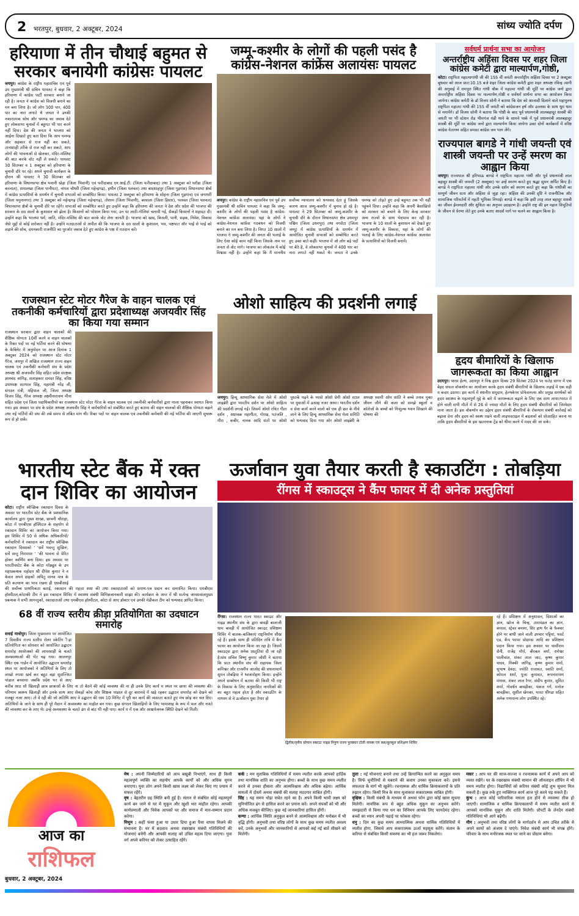2 भरतपुर, बुधवार, 2 अक्टूबर, 2024
सांध्य ज्योति दर्पण
हरियाणा में तीन चौथाई बहुमत से सरकार बनायेगी कांग्रेसः पायलट
जयपुर। कांग्रेस के राष्ट्रीय महासचिव एवं पूर्व उप मुख्यमंत्री श्री सचिन पायलट ने कहा कि हरियाणा में कांग्रेस पार्टी सरकार बनाने जा रही है। जनता ने कांग्रेस को विजयी बनाने का मन बना लिया है। जो लोग 300 पार, 400 पार का नारा लगाते थे जनता ने उनकी नकारात्मक सोच और घमण्ड का जवाब देते हुए लोकसभा चुनावों में बहुमत भी पार करने नहीं दिया। देश की जनता ने भाजपा को आईना दिखाते हुए बता दिया कि आप घमण्ड और अहंकार से राज नहीं कर सकते, तानाशाही तरीके से राज नहीं कर सकते, आप लोगों की भावनाओं से खेलकर, मंदिर-मस्जिद की बात करके वोट नहीं ले सकते। पायलट 30 सितम्बर व 1 अक्टूबर को हरियाणा के चुनावी दौरे पर रहे। अपने चुनावी कार्यक्रम के दौरान श्री पायलट ने 30 सितम्बर को हरियाणा के विधानसभा क्षेत्र भवानी खेड़ा (जिला भिवानी) एवं फरीदाबाद एन.आई.टी. (जिला फरीदाबाद) तथा 1 अक्टूबर को घरौंडा (जिला करनाल), समालखा (जिला पानीपत), नांगल चौधरी (जिला महेन्द्रगढ़), हथीन (जिला पलवल) तथा बादशाहपुर (जिला गुड़गांव) विधानसभा क्षेत्रों में कांग्रेस प्रत्याशियों के समर्थन में चुनावी सभाओं को सम्बोधित किया। पायलट 2 अक्टूबर को हरियाणा के सोहना (जिला गुड़गांव) एवं जगाधरी (जिला यमुनानगर) तथा 3 अक्टूबर को महेन्द्रगढ़ (जिला महेन्द्रगढ़), तोशाम (जिला भिवानी), बरवाला (जिला हिसार), पलवल (जिला पलवल) विधानसभा क्षेत्रों के चुनावी दौरे पर रहेंगे। सभाओं को सम्बोधित करते हुए उन्होंने कहा कि हरियाणा की जनता ने देश और प्रदेश की भाजपा की सरकार के दस सालों के कुशासन को झेला है। किसानों को परेशान किया गया, उन पर लाठी-गोलियां चलायी गई, सैकड़ों किसानों ने शहादत दी। उन्होंने कहा कि भाजपा धर्म, जाति, मंदिर-मस्जिद की बात करके वोट लेना जानती है। भाजपा को खाद, बिजली, पानी, सड़क, निवेश, विकास जैसे मुद्दों से कोई सरोकार नहीं है। उन्होंने मतदाताओं से अपील की कि भाजपा के दस सालों के कुशासन, भय, पक्षपात और भाई से भाई को लड़ाने की सोच, दमनकारी राजनीति का पुरजोर जवाब देते हुए कांग्रेस के पक्ष में मतदान करें।
जम्मू-कश्मीर के लोगों की पहली पसंद है कांग्रेस-नेशनल कांफ्रेंस अलायंसः पायलट
जयपुर। कांग्रेस के राष्ट्रीय महासचिव एवं पूर्व उप मुख्यमंत्री श्री सचिन पायलट ने कहा कि जम्मू-कश्मीर के लोगों की पहली पसंद है कांग्रेस-नेशनल कांफ्रेंस अलायंस। यहां के लोगों ने कांग्रेस-नेशनल कांफ्रेंस गठबंधन को विजयी बनाने का मन बना लिया है। विगत 10 सालों में भाजपा ने जम्मू-कश्मीर की जनता की भलाई के लिए ऐसा कोई काम नहीं किया जिसके नाम पर जनता से वोट मांगे। भाजपा का लोकतंत्र में कोई विश्वास नहीं है। उन्होंने कहा कि मैं माननीय सर्वोच्च न्यायालय को धन्यवाद देता हूं जिसके कारण आज जम्मू-कश्मीर में चुनाव हो रहे है। पायलट ने 29 सितम्बर को जम्मू-कश्मीर के चुनावी दौरे के दौरान विधानसभा क्षेत्र उधमपुर पश्चिम (जिला उधमपुर) तथा नगरोटा (जिला जम्मू) में कांग्रेस प्रत्याशियों के समर्थन में आयोजित चुनावी सभाओं को सम्बोधित करते हुए उक्त बाते कहीं। भाजपा में जो लोग बड़े पदों पर बैठे है, वे लोकसभा चुनावों में 400 पार का नारा लगाते नहीं थकते थे। जनता ने उनके घमण्ड को तोड़ते हुए उन्हें बहुमत तक भी नहीं पहुंचने दिया। उन्होंने कहा कि अपनी बैसाखियों को सरकार को बचाने के लिए केन्द्र सरकार अन्य राज्यों के साथ भेदभाव कर रही है। भाजपा के 10 सालों के कुशासन को देखते हुए जम्मू-कश्मीर के विकास, यहां के लोगों की भलाई के लिए कांग्रेस-नेशनल कांफ्रेंस अलायंस के प्रत्याशियों को विजयी बनायें।
सर्वधर्म प्रार्थना सभा का आयोजन
अन्तर्राष्ट्रीय अहिंसा दिवस पर शहर जिला कांग्रेस कमेटी द्वारा माल्यार्पण,गोष्ठी,
कोटा। राष्ट्रपिता महात्मागांधी जी की 155 वीं जयंती अन्तर्राष्ट्रीय अहिंसा दिवस पर 2 अक्टूबर बुधवार को आज प्रात:10.15 बजे शहर जिला कांग्रेस कमेटी द्वारा शहर अध्यक्ष रविन्द्र त्यागी की अगुवाई में रामपुरा स्थित गांधी चौक में महात्मा गांधी जी मूर्ति पर कांग्रेस जनो द्वारा अन्तर्राष्ट्रीय अहिंसा दिवस पर माल्यार्पण,गोष्ठी व सर्वधर्म प्रार्थना सभा का आयोजन किया जायेगा। कांग्रेस कमेटी के डॉ विजय सोनी ने बताया कि देश को आजादी दिलाने वाले महापुरुष राष्ट्रपिता महात्मा गांधी की 155 वीं जयंती को कांग्रेसजन हर्ष और उल्लास के साथ धूम धाम से मनायेंगे। डॉ विजय सोनी ने बताया कि गोष्ठी के बाद पूर्व प्रधानमंत्री लालबहादुर शास्त्री की जयंती पर भी स्टेशन रोड भीमगंज मंडी थाने के सामने पार्क में पूर्व प्रधानमंत्री लालबहादुर शास्त्री की मूर्ति पर कांग्रेस जनो द्वारा माल्यार्पण किया जायेगा उक्त दोनों कार्यक्रमों में वरिष्ठ कांग्रेस नेतागण सहित समस्त कांग्रेस जन भाग लेंगे।
राज्यपाल बागडे ने गांधी जयन्ती एवं शास्त्री जयन्ती पर उन्हें स्मरण का आह्वान किया
जयपुर। राज्यपाल श्री हरिभाऊ बागडे ने राष्ट्रपिता महात्मा गांधी और पूर्व प्रधानमंत्री लाल बहादुर शास्त्री की जयन्ती (2 अक्टूबर) पर उन्हें स्मरण करते हुए श्रद्धा सुमन अर्पित किए हैं। बागडे ने राष्ट्रपिता महात्मा गांधी और उनके दर्शन को स्मरण करते हुए कहा कि गांधीजी का सम्पूर्ण जीवन सत्य और अहिंसा से जुड़ा रहा। अहिंसा की उनकी दृष्टि ने राजनीतिक और सामाजिक परिवर्तनों में महती भूमिका निभाई। बागडे ने कहा कि इसी तरह लाल बहादुर शास्त्री का जीवन ईमानदारी और शुचिता का अनुपम उदाहरण है। उन्होंने राष्ट्र की इन महान विभूतियों के जीवन से प्रेरणा लेते हुए उनके बताए आदर्श मार्ग पर चलने का आह्वान किया है।
राजस्थान स्टेट मोटर गैरेज के वाहन चालक एवं तकनीकी कर्मचारियों द्वारा प्रदेशाध्यक्ष अजयवीर सिंह का किया गया सम्मान
राजस्थान सरकार द्वारा वाहन चालकों की शैक्षिक योग्यता 10वीं करने व वाहन चालकों के रिक्त पदों पर नई भर्तियां करने की घोषणा के कैबिनेट में अनुमोदन पर आज दिनांक 1 अक्टूबर 2024 को राजस्थान स्टेट मोटर गैरेज, जयपुर में अखिल राजस्थान राज्य वाहन चालक एवं तकनीकी कर्मचारी संघ के प्रदेश अध्यक्ष श्री अजयवीर सिंह सहित प्रदेश संरक्षक ज्ञानचंद जांगिड़, सलाहकार समंदर सिंह, वरिष्ठ उपाध्यक्ष सतपाल सिंह, महामंत्री नरेंद्र जी, संगठन मंत्री, महिपाल जी, जिला अध्यक्ष विजय सिंह, गैरेज अध्यक्ष लक्ष्मीनारायण मीना सहित प्रदेश एवं जिला पदाधिकारीयो का राजस्थान स्टेट मोटर गैरेज के वाहन चालक एवं तकनीकी कर्मचारीयो द्वारा माला पहनाकर स्वागत किया गया। इस अवसर पर संघ के प्रदेश अध्यक्ष अजयवीर सिंह ने कर्मचारियों को संबोधित करते हुए बताया की वाहन चालकों की शैक्षिक योग्यता बढ़ाने तथा नई भर्तियों की संघ की लंबे समय से लंबित मांग थी। रिक्त पदों पर वाहन चालक एवं तकनीकी कर्मचारी की नई भर्तियां की जाएगी सुचारू रूप से हो सकें।
ओशो साहित्य की प्रदर्शनी लगाई
जयपुर। हिन्दू आध्यामिक सेवा मेले में ओशो लाइब्रेरी द्वारा भारतीय दर्शन पर ओशो साहित्य की प्रदर्शनी लगाई गई। जिसमें ओशो रचित गीता दर्शन , अष्टावक्र महागीता, गोरख, पतंजलि , मीरा , कबीर, नानक आदि संतों पर ओशो पुस्तकें पढ़ने के प्यासे ओशो प्रेमी ओशो स्टाल पर युवाओं में उत्साह नजर आया। भारतीय दर्शन व सेवा कार्य करने वालो को एक ही छत के नीचे लाने के लिए हिन्दू आध्यामिक सेवा मेला समिति को धन्यवाद दिया गया ओर ओशो लाइब्रेरी के अध्यक्ष स्वामी ओम शांति ने बच्चे तनाव मुक्त जीवन जीने की कला को समझे स्कूलों व कॉलेजों के बच्चों को निःशुल्क ध्यान सिखाने की घोषणा की
हृदय बीमारियों के खिलाफ जागरूकता का किया आह्वान
उदयपुर। पारस हेल्थ, उदयपुर ने विश्व हृदय दिवस 29 सितंबर 2024 पर फतेह सागर में एक बेहद सफल वॉकथॉन का आयोजन करके हृदय संबंधी बीमारियों के खिलाफ लड़ाई में एक सही य कदम उठाया। इस कार्य में स्थानीय समुदाय, हेल्थकेयर प्रोफेसनल्स और प्रमुख समर्थकों को हृदय स्वास्थ्य के महत्वपूर्ण मुद्दे के बारे में जागरूकता बढ़ाने के लिए एक साथ लाया।भारत में होने वाली सभी मौतों में से 26 से ज्यादा मौतों के लिए हृदय संबंधी बीमारियों को जिम्मेदार माना जाता है। इस वॉकथॉन का उद्देश्य हृदय संबंधी बीमारियों के रोकथाम संबंधी कार्रवाई को बढ़ावा देना और हृदय को स्वस्थ रखने वाली लाइफस्टाइल में बदलावों को प्रोत्साहित करना था ताकि हृदय बीमारियों के इस खतरनाक ट्रेंड को धीमा करने में मदद की जा सके।
भारतीय स्टेट बैंक में रक्त दान शिविर का आयोजन
कोटा। राष्ट्रीय स्वैच्छिक रक्तदान दिवस के अवसर पर भारतीय स्टेट बैंक के प्रशासनिक कार्यालय द्वारा मुख्य शाखा, छावनी चौराहा, कोटा में एमबीएस हॉस्पिटल के सहयोग से रक्तदान शिविर का आयोजन किया गया। इस शिविर में 50 से अधिक अधिकारियों/ कर्मचारियों ने रक्तदान कर राष्ट्रीय स्वैच्छिक रक्तदान दिवसको ' 'सर्वे भवन्तु सुखिनः, सर्वे सन्तु निरामयाः ' 'की भावना से प्रेरित होकर स्वर्णिम बना दिया। इस अवसर पर भारतीयस्टेट बैंक के कोटा मॉड्यूल के उप महाप्रबन्धक महोदय श्री दीपेश कुमार ने न केवल अपने ग्राहकों अपितु मानव मात्र के प्रति कल्याण का भाव रखना ही एसबीआई की सर्वोच्च प्राथमिकता बताई, रक्तदान की महत्ता स्पष्ट की तथा रक्तदाताओं को प्रमाण-पत्र प्रदान कर सम्मानित किया। एमबीएस हॉस्पीटल,कोटाकी टीम ने इस रक्तदान शिविर में स्वास्थ्य संबंधी विभिन्नजानकारी साझा की। कार्यक्रम के अन्त में श्री सत्येन्द्र जायसवालमुख्य प्रबन्धक ने सभी आगन्तुकों, रक्तदाताओं तथा एमबीएस हॉस्पीटल, कोटा से आए डॉक्टर एवं उनकी मेडीकल टीम को धन्यवाद ज्ञापित किया।
68 वीं राज्य स्तरीय क्रीड़ा प्रतियोगिता का उदघाटन समारोह
सवाई माधोपुर। जिला मुख्यालय पर आयोजित 7 दिवसीय राज्य स्तरीय रोलर स्केटिंग ीड़ा प्रतियोगिता का सोमवार को आयोजित उद्घाटन समारोह आयोजको की लापरवाही के चलते अव्यवस्थाओं की भेंट चढ़ गया। आलनपुर स्थित एक गार्डन में आयोजित उद्घाटन समारोह स्थल पर आयोजको ने अतिथियों के लिए तो लाखो रुपया खर्च कर बहुत बड़ा सुसज्जित पांडाल बनवाया जबकि प्रदेश भर से आए करीब आठ सौ खिलाड़ी छात्र छात्राओं के लिए ना तो बैठने की कोई व्यवस्था की ना ही उनके लिए कार्य म स्थल पर छाया की व्यवस्था की। परिणाम स्वरूप खिलाड़ी और उनके साथ आए सैकड़ों कोच और शिक्षक पांडाल से दूर बारामदे में खड़े रहकर उद्घाटन समारोह को देखने को मजबूर नजर आए। तो वे रही की जो अतिथि आए वे उद्घाटन की रस्म 10 मिनिट में पूरी कर कार्य की व्यस्तता बताते हुए मंच छोड़ कर चल दिए। अतिथियों के जाने के साथ ही पूरे मैदान में अव्यवस्था का माहौल बन गया। कुछ संगठन खिलाड़ियों के लिए भामाशाह के रूप में फल और नाश्ते की व्यवस्था कर के लाए थे। उन्हे अव्यवस्था के चलते ढंग से बांट भी नही पाए। कार्य म में एक और आश्चर्यजनक स्थिति देखने को मिली।
ऊर्जावान युवा तैयार करती है स्काउटिंग : तोबड़िया
रींगस में स्काउट्स ने कैंप फायर में दी अनेक प्रस्तुतियां
रींगस। राजस्थान राज्य भारत स्काउट और गाइड स्थानीय संघ के द्वारा बावड़ी बालाजी धाम बावड़ी में आयोजित स्काउट प्रशिक्षण शिविर में बालक-बालिकाएं राष्ट्रनिर्माण सीख रहे हैं। इसके साथ ही प्रतिदिन रात्रि में कैंप फायर का आयोजन किया जा रहा है। जिसमें स्काउट्स द्वारा अनेक प्रस्तुतियां दी जा रही है।संघ सचिव विष्णु कुमार जोशी ने बताया कि प्रातः स्थानीय संघ की सहायक जिला कमिश्नर और राजमीय जाजोद की प्रधानाचार्य सुमन तोबड़िया ने ध्वजारोहण किया। इन्होंने अपने सम्बोधन में बताया की किसी भी राष्ट्र के विकास के लिए अनुशासित नागरिकों की का बहुत महत्व होता है और स्काउटिंग के माध्यम से वे ऊर्जावान युवा तैयार हो
द्वितीय/तृतीय सोपान स्काउट गाइड निपुण राज्य पुरस्कार टोली नायक एवं कब/बुलबुल प्रशिक्षण शिविर
रहे हैं। प्रशिक्षण में अनुशासन, दिशाओं का ज्ञान, खोज के चिन्ह, तारामंडल का ज्ञान, कंपास, स्ट्रेचर बनाना, सिर हाथ पैर के फैक्चर होने पर बांधी जाने वाली उपचार पट्टियां, फर्स्ट एड, कैंप फायर प्रोग्राम्स आदि का प्रशिक्षण प्रदान किया गया। इस अवसर पर घासीराम सैनी, राजेंद्र मौर्य, बीरबल वर्मा, रामेश्वर पालीवाल, शंकर लाल जाट, कृष्ण कुमार यादव, निक्की जांगिड़, कृष्ण कुमार शर्मा, सुभाष देवंदा, ज्योति राजावत, स्वाति शर्मा, कोमल शर्मा, पूजा कुमावत, रूपनारायण मंगावा, शंकर लाल रैगर, संदीप कुमार, सुमित शर्मा, गोवर्धन बावड़ीका, पंकज गर्ग, मनोज बावड़ीका, सुशील खेमका, भारत धींगडा सहित अनेक गणमान्य लोग उपस्थित रहे।
आज का
राशिफल
बुधवार, 2 अक्टूबर, 2024
मेष : अपनी जिम्मेदारियों को आप बखूबी निभाएंगे, साथ ही किसी महत्वपूर्ण व्यक्ति का सहयोग आपके कार्यों को और अधिक सुगम बनाएगा। युवा लोग अपने किसी खास लक्ष्य को लेकर किए गए प्रयास में सफल रहेंगे।
वृष : बेहतरीन ग्रह स्थिति बनी हुई है। संतान से संबंधित कोई महत्वपूर्ण कार्य बन जाने से घर में सुकून और खुशी भरा माहौल रहेगा। आपकी कार्यप्रणाली और विवेक आपको घर और समाज में मान-सम्मान प्रदान करेगा।
मिथुन : कहीं फंसा हुआ या उधार दिया हुआ पैसा वापस मिलने की संभावना है। घर में बदलाव अथवा रखरखाव संबंधी गतिविधियों की योजनाएं बनेंगी और आपकी सलाह को उचित महत्व दिया जाएगा। युवा वर्ग अपने करियर को लेकर उत्साहित रहेंगे।
कर्क : मन मुताबिक गतिविधियों में समय व्यतीत करके आपको हार्दिक तथा मानसिक शांति का अनुभव होगा। बच्चों के साथ कुछ समय व्यतीत करने से उनका हौसला और आत्मविश्वास और अधिक बढ़ेगा। आर्थिक मामलों में दोस्तों अथवा संबंधी की सलाह मददगार साबित होगी।
सिंह : यह समय थोड़ा सचेत रहने का है। अपने किसी भावी लक्ष्य को सुनियोजित ढंग से हासिल करने का प्रयास करें। अपने संपर्कों को भी और अधिक मजबूत कीजिए। कुछ नई जानकारियां हासिल होंगी।
कन्या : आर्थिक स्थिति अनुकूल बनने से आत्मविश्वास और मनोबल में भी वृद्धि होगी। अनुभवी तथा वरिष्ठ लोगों के साथ कुछ समय व्यतीत अवश्य करें, उनके अनुभवों और जानकारियों से आपको कई नई बातें सीखने को मिलेंगी।
तुला : नई योजनाएं बनाने तथा उन्हें क्रियान्वित करने का अनुकूल समय है। सिर्फ चुनौतियों से घबराने की बजाय उनका मुकाबला करें। इससे सफलता के मार्ग भी खुलेंगे। रचनात्मक और धार्मिक क्रियाकलापों के प्रति रुझान रहेगा। किसी मित्र के साथ मुलाकात सकारात्मक साबित होगी।
वृश्चिक : किसी संबंधी के माध्यम से अथवा फोन द्वारा कोई खास सूचना मिलेगी। मानसिक रूप से बहुत अधिक सुकून का अनुभव करेंगे। समझदारी से किया गया धन का विनिमय आपके लिए फायदेमंद रहेगा। बच्चों का ध्यान अपनी पढ़ाई पर फोकस रहेगा।
धनु : दिन का कुछ समय आध्यात्मिक अथवा धार्मिक गतिविधियों में व्यतीत होगा, जिससे आप सकारात्मक ऊर्जा महसूस करेंगे। संतान के करियर से संबंधित किसी समस्या का भी हल जरूर निकलेगा।
मकर : आप घर की साज-सज्जा व रचनात्मक कार्य में अपने आप को व्यस्त रखेंगे। घर के रखरखाव संबंधी सामान की ऑनलाइन शॉपिंग में भी समय व्यतीत होगा। विद्यार्थियों को करियर संबंधी कोई शुभ सूचना मिल सकती है। कुछ रुके हुए व्यक्तिगत कार्य आज पूरे करने पड़ सकते हैं।
कुंभ : आज कोई पारिवारिक मसला हल होने से व्यवस्था ठीक हो जाएगी। सामाजिक व धार्मिक क्रियाकलापों में समय व्यतीत करने से आपको मानसिक सुकून और शांति मिलेगी। प्रॉपर्टी के लेनदेन संबंधी गतिविधियां भी आगे बढ़ेंगी।
मीन : अनुभवी तथा वरिष्ठ लोगों के मार्गदर्शन से आप उचित तरीके से अपने कामों को अंजाम दे पाएंगे। निवेश संबंधी कार्य भी संपन्न होंगे। परिवार के साथ मनोरंजक स्थल पर जाने का प्रोग्राम बनेगा।